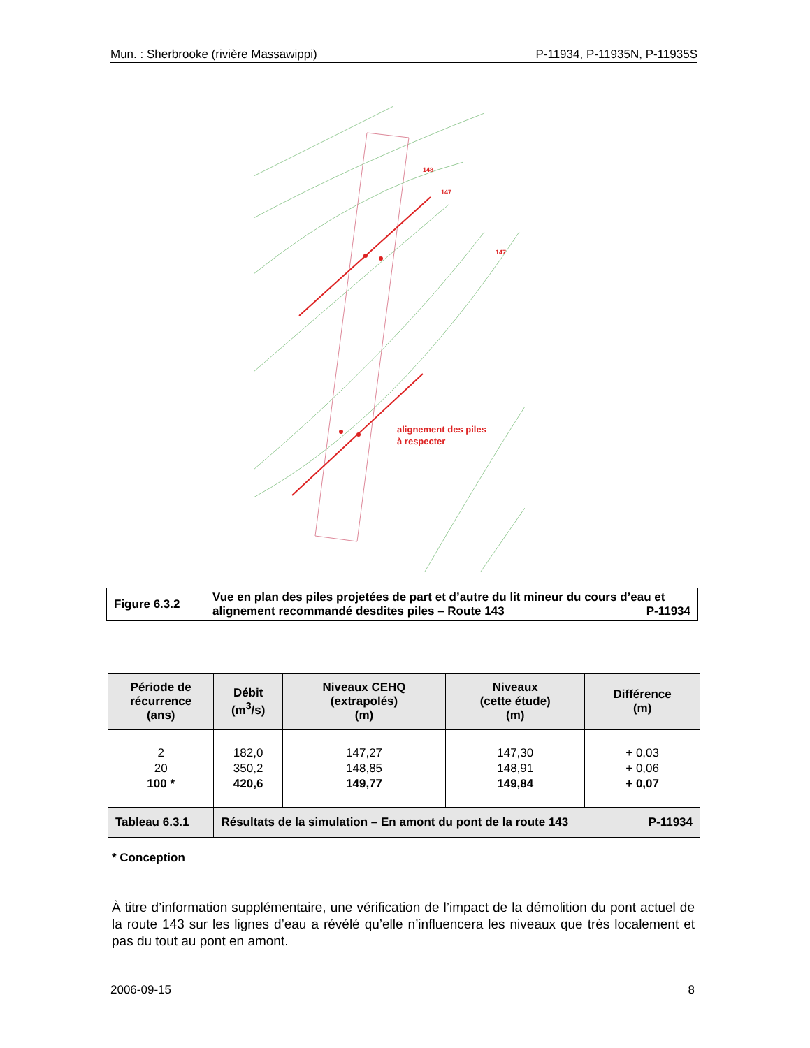Mun. : Sherbrooke (rivière Massawippi) P-11934, P-11935N, P-11935S
148
147
147
alignement des piles
à respecter
| Figure 6.3.2 | Vue en plan des piles projetées de part et d’autre du lit mineur du cours d’eau et alignement recommandé desdites piles – Route 143 P-11934 |
| Période de récurrence (ans) | Débit (m<sup>3</sup>/s) | Niveaux CEHQ (extrapolés) (m) | Niveaux (cette étude) (m) | Différence (m) |
| --- | --- | --- | --- | --- |
| 2 20 100 * | 182,0 350,2 420,6 | 147,27 148,85 149,77 | 147,30 148,91 149,84 | + 0,03 + 0,06 + 0,07 |
| Tableau 6.3.1 | Résultats de la simulation – En amont du pont de la route 143 P-11934 | | | |
* Conception
À titre d’information supplémentaire, une vérification de l’impact de la démolition du pont actuel de la route 143 sur les lignes d’eau a révélé qu’elle n’influencera les niveaux que très localement et pas du tout au pont en amont.
2006-09-15 8